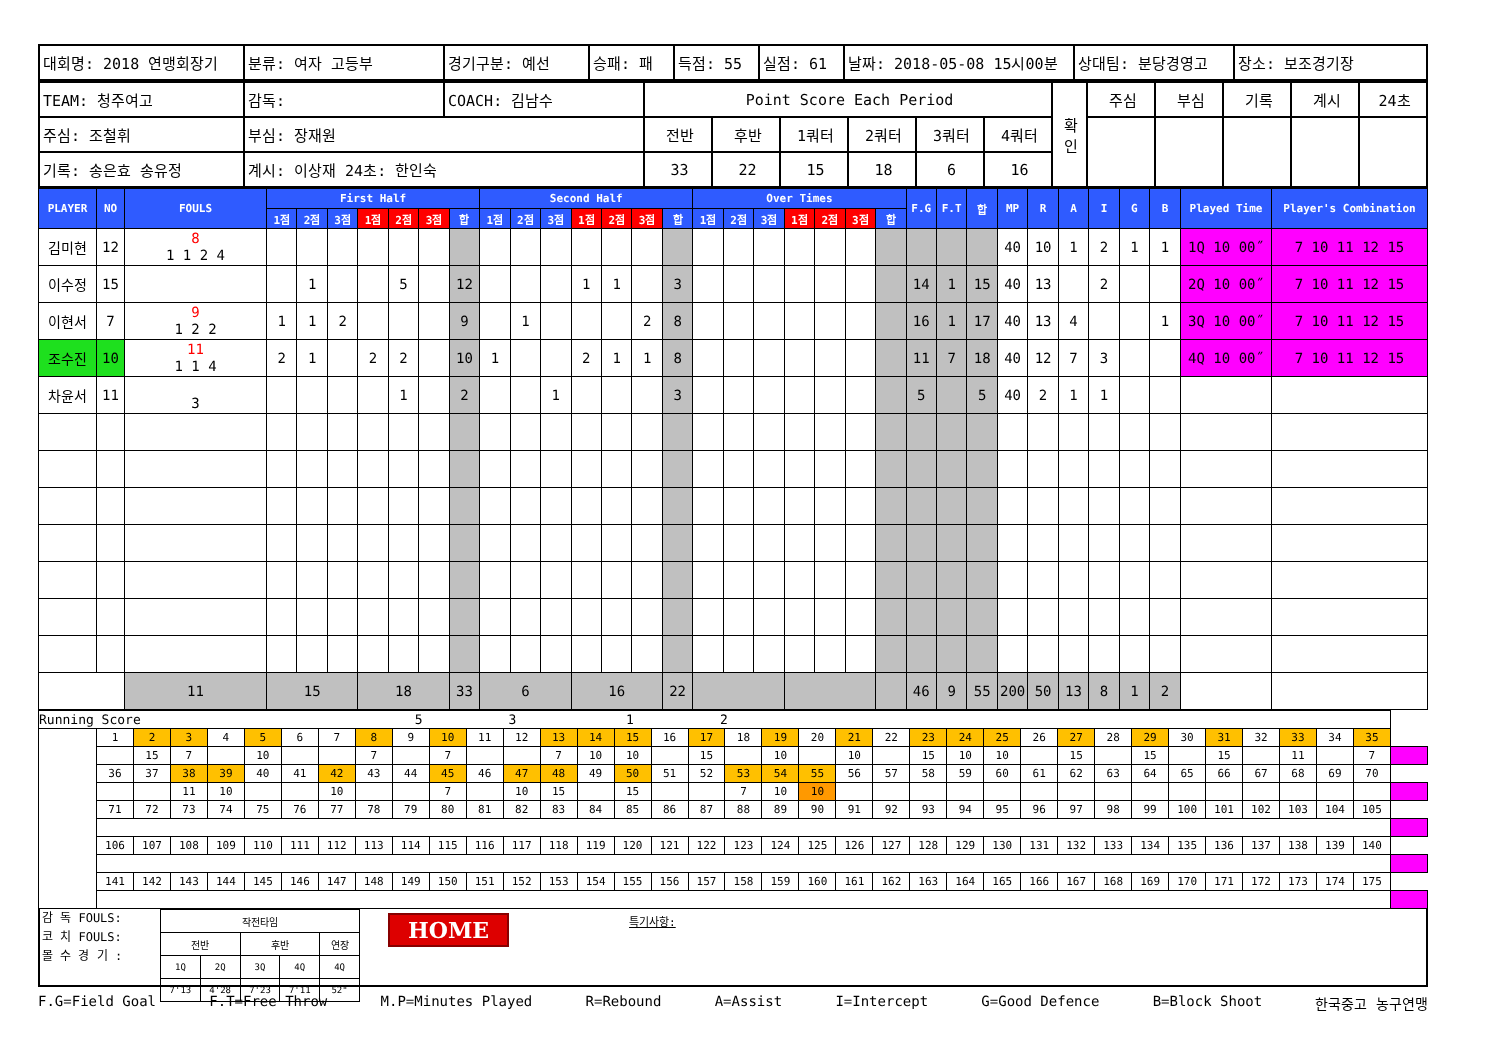| 대회명: 2018 연맹회장기 | 분류: 여자 고등부 | 경기구분: 예선 | 승패: 패 | 득점: 55 | 실점: 61 | 날짜: 2018-05-08 15시00분 | 상대팀: 분당경영고 | 장소: 보조경기장 |
| TEAM: 청주여고 | 감독: | COACH: 김남수 | Point Score Each Period | | | | | | 확 인 | 주심 | 부심 | 기록 | 계시 | 24초 |
| 주심: 조철휘 | 부심: 장재원 | | 전반 | 후반 | 1쿼터 | 2쿼터 | 3쿼터 | 4쿼터 | | | | | | |
| 기록: 송은효 송유정 | 계시: 이상재 24초: 한인숙 | | 33 | 22 | 15 | 18 | 6 | 16 | | | | | | |
| PLAYER | NO | FOULS | First Half | | | | | | | Second Half | | | | | | | Over Times | | | | | | | F.G | F.T | 합 | MP | R | A | I | G | B | Played Time | Player's Combination |
| --- | --- | --- | --- | --- | --- | --- | --- | --- | --- | --- | --- | --- | --- | --- | --- | --- | --- | --- | --- | --- | --- | --- | --- | --- | --- | --- | --- | --- | --- | --- | --- | --- | --- | --- |
| | | | 1점 | 2점 | 3점 | 1점 | 2점 | 3점 | 합 | 1점 | 2점 | 3점 | 1점 | 2점 | 3점 | 합 | 1점 | 2점 | 3점 | 1점 | 2점 | 3점 | 합 | | | | | | | | | | | |
| 김미현 | 12 | 8 1 1 2 4 | | | | | | | | | | | | | | | | | | | | | | | | | 40 | 10 | 1 | 2 | 1 | 1 | 1Q 10 00˝ | 7 10 11 12 15 |
| 이수정 | 15 | | | 1 | | | 5 | | 12 | | | | 1 | 1 | | 3 | | | | | | | | 14 | 1 | 15 | 40 | 13 | | 2 | | | 2Q 10 00˝ | 7 10 11 12 15 |
| 이현서 | 7 | 9 1 2 2 | 1 | 1 | 2 | | | | 9 | | 1 | | | | 2 | 8 | | | | | | | | 16 | 1 | 17 | 40 | 13 | 4 | | | 1 | 3Q 10 00˝ | 7 10 11 12 15 |
| 조수진 | 10 | 11 1 1 4 | 2 | 1 | | 2 | 2 | | 10 | 1 | | | 2 | 1 | 1 | 8 | | | | | | | | 11 | 7 | 18 | 40 | 12 | 7 | 3 | | | 4Q 10 00˝ | 7 10 11 12 15 |
| 차윤서 | 11 | 3 | | | | | 1 | | 2 | | | 1 | | | | 3 | | | | | | | | 5 | | 5 | 40 | 2 | 1 | 1 | | | | |
| | | 11 | 15 | | | 18 | | | 33 | 6 | | | 16 | | | 22 | | | | | | | | 46 | 9 | 55 | 200 | 50 | 13 | 8 | 1 | 2 | | |
| Running Score 5 3 1 2 | | | | | | | | | | | | | | | | | | | | | | | | | | | | | | | | | | | | |
| | 1 | 2 | 3 | 4 | 5 | 6 | 7 | 8 | 9 | 10 | 11 | 12 | 13 | 14 | 15 | 16 | 17 | 18 | 19 | 20 | 21 | 22 | 23 | 24 | 25 | 26 | 27 | 28 | 29 | 30 | 31 | 32 | 33 | 34 | 35 | |
| | | 15 | 7 | | 10 | | | 7 | | 7 | | | 7 | 10 | 10 | | 15 | | 10 | | 10 | | 15 | 10 | 10 | | 15 | | 15 | | 15 | | 11 | | 7 | |
| | 36 | 37 | 38 | 39 | 40 | 41 | 42 | 43 | 44 | 45 | 46 | 47 | 48 | 49 | 50 | 51 | 52 | 53 | 54 | 55 | 56 | 57 | 58 | 59 | 60 | 61 | 62 | 63 | 64 | 65 | 66 | 67 | 68 | 69 | 70 | |
| | | | 11 | 10 | | | 10 | | | 7 | | 10 | 15 | | 15 | | | 7 | 10 | 10 | | | | | | | | | | | | | | | | |
| | 71 | 72 | 73 | 74 | 75 | 76 | 77 | 78 | 79 | 80 | 81 | 82 | 83 | 84 | 85 | 86 | 87 | 88 | 89 | 90 | 91 | 92 | 93 | 94 | 95 | 96 | 97 | 98 | 99 | 100 | 101 | 102 | 103 | 104 | 105 | |
| | 106 | 107 | 108 | 109 | 110 | 111 | 112 | 113 | 114 | 115 | 116 | 117 | 118 | 119 | 120 | 121 | 122 | 123 | 124 | 125 | 126 | 127 | 128 | 129 | 130 | 131 | 132 | 133 | 134 | 135 | 136 | 137 | 138 | 139 | 140 | |
| | 141 | 142 | 143 | 144 | 145 | 146 | 147 | 148 | 149 | 150 | 151 | 152 | 153 | 154 | 155 | 156 | 157 | 158 | 159 | 160 | 161 | 162 | 163 | 164 | 165 | 166 | 167 | 168 | 169 | 170 | 171 | 172 | 173 | 174 | 175 | |
감 독 FOULS:
코 치 FOULS:
몰 수 경 기 :
| 작전타임 | | | | |
| 전반 | | 후반 | | 연장 |
| 1Q | 2Q | 3Q | 4Q | 4Q |
| 7'13 | 4'28 | 7'23 | 7'11 | 52" |
HOME
특기사항:
F.G=Field Goal F.T=Free Throw M.P=Minutes Played R=Rebound A=Assist I=Intercept G=Good Defence B=Block Shoot 한국중고 농구연맹